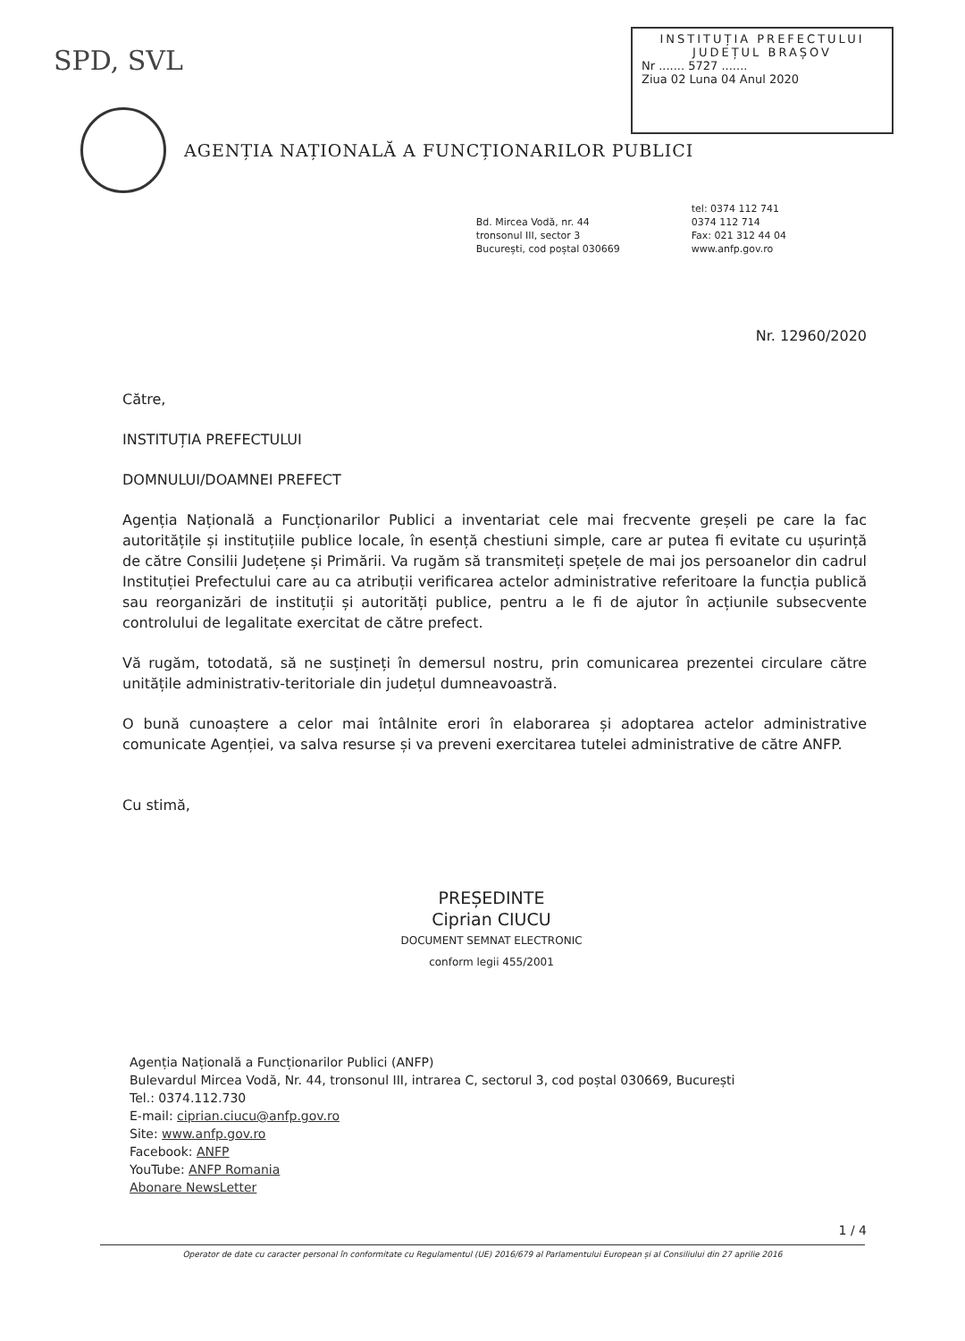SPD, SVL
INSTITUȚIA PREFECTULUI
JUDEȚUL BRAȘOV
Nr ....... 5727 .......
Ziua 02 Luna 04 Anul 2020
AGENȚIA NAȚIONALĂ A FUNCȚIONARILOR PUBLICI
Bd. Mircea Vodă, nr. 44
tronsonul III, sector 3
București, cod poștal 030669
tel: 0374 112 741
0374 112 714
Fax: 021 312 44 04
www.anfp.gov.ro
Nr. 12960/2020
Către,
INSTITUȚIA PREFECTULUI
DOMNULUI/DOAMNEI PREFECT
Agenția Națională a Funcționarilor Publici a inventariat cele mai frecvente greșeli pe care la fac autoritățile și instituțiile publice locale, în esență chestiuni simple, care ar putea fi evitate cu ușurință de către Consilii Județene și Primării. Va rugăm să transmiteți spețele de mai jos persoanelor din cadrul Instituției Prefectului care au ca atribuții verificarea actelor administrative referitoare la funcția publică sau reorganizări de instituții și autorități publice, pentru a le fi de ajutor în acțiunile subsecvente controlului de legalitate exercitat de către prefect.
Vă rugăm, totodată, să ne susțineți în demersul nostru, prin comunicarea prezentei circulare către unitățile administrativ-teritoriale din județul dumneavoastră.
O bună cunoaștere a celor mai întâlnite erori în elaborarea și adoptarea actelor administrative comunicate Agenției, va salva resurse și va preveni exercitarea tutelei administrative de către ANFP.
Cu stimă,
PREȘEDINTE
Ciprian CIUCU
DOCUMENT SEMNAT ELECTRONIC
conform legii 455/2001
Agenția Națională a Funcționarilor Publici (ANFP)
Bulevardul Mircea Vodă, Nr. 44, tronsonul III, intrarea C, sectorul 3, cod poștal 030669, București
Tel.: 0374.112.730
E-mail: ciprian.ciucu@anfp.gov.ro
Site: www.anfp.gov.ro
Facebook: ANFP
YouTube: ANFP Romania
Abonare NewsLetter
1 / 4
Operator de date cu caracter personal în conformitate cu Regulamentul (UE) 2016/679 al Parlamentului European și al Consiliului din 27 aprilie 2016